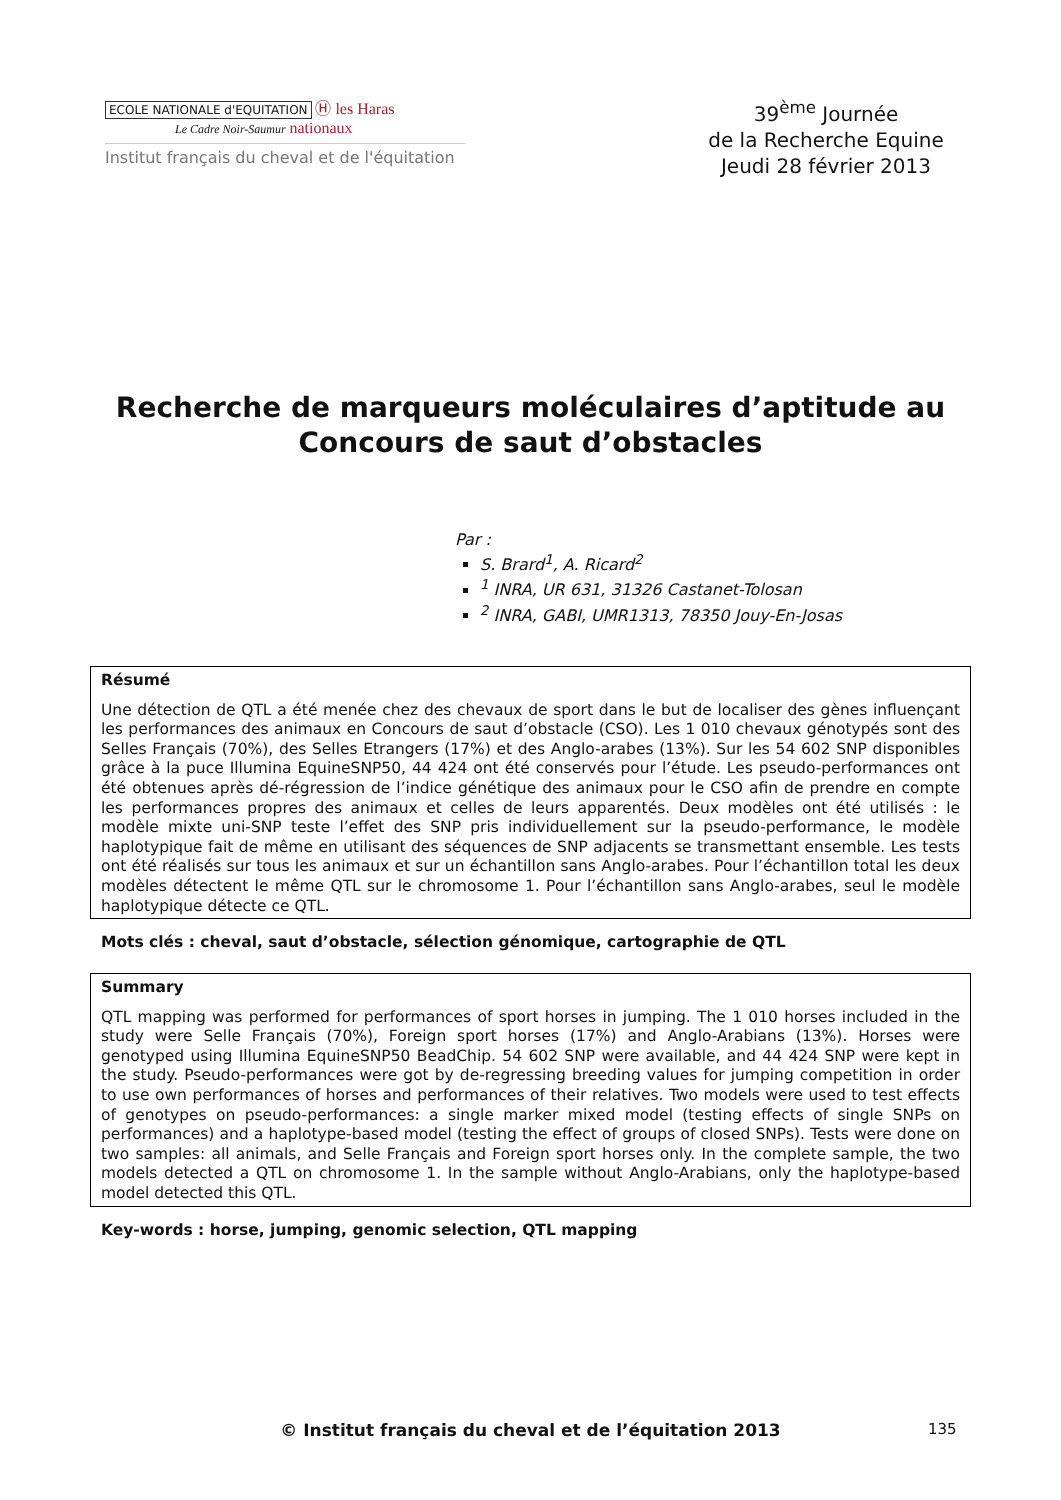ECOLE NATIONALE d'EQUITATION Ⓗ les Haras
Le Cadre Noir-Saumur nationaux
Institut français du cheval et de l'équitation
39<sup>ème</sup> Journée
de la Recherche Equine
Jeudi 28 février 2013
Recherche de marqueurs moléculaires d’aptitude au Concours de saut d’obstacles
Par :
S. Brard<sup>1</sup>, A. Ricard<sup>2</sup>
<sup>1</sup> INRA, UR 631, 31326 Castanet-Tolosan
<sup>2</sup> INRA, GABI, UMR1313, 78350 Jouy-En-Josas
Résumé
Une détection de QTL a été menée chez des chevaux de sport dans le but de localiser des gènes influençant les performances des animaux en Concours de saut d’obstacle (CSO). Les 1 010 chevaux génotypés sont des Selles Français (70%), des Selles Etrangers (17%) et des Anglo-arabes (13%). Sur les 54 602 SNP disponibles grâce à la puce Illumina EquineSNP50, 44 424 ont été conservés pour l’étude. Les pseudo-performances ont été obtenues après dé-régression de l’indice génétique des animaux pour le CSO afin de prendre en compte les performances propres des animaux et celles de leurs apparentés. Deux modèles ont été utilisés : le modèle mixte uni-SNP teste l’effet des SNP pris individuellement sur la pseudo-performance, le modèle haplotypique fait de même en utilisant des séquences de SNP adjacents se transmettant ensemble. Les tests ont été réalisés sur tous les animaux et sur un échantillon sans Anglo-arabes. Pour l’échantillon total les deux modèles détectent le même QTL sur le chromosome 1. Pour l’échantillon sans Anglo-arabes, seul le modèle haplotypique détecte ce QTL.
Mots clés : cheval, saut d’obstacle, sélection génomique, cartographie de QTL
Summary
QTL mapping was performed for performances of sport horses in jumping. The 1 010 horses included in the study were Selle Français (70%), Foreign sport horses (17%) and Anglo-Arabians (13%). Horses were genotyped using Illumina EquineSNP50 BeadChip. 54 602 SNP were available, and 44 424 SNP were kept in the study. Pseudo-performances were got by de-regressing breeding values for jumping competition in order to use own performances of horses and performances of their relatives. Two models were used to test effects of genotypes on pseudo-performances: a single marker mixed model (testing effects of single SNPs on performances) and a haplotype-based model (testing the effect of groups of closed SNPs). Tests were done on two samples: all animals, and Selle Français and Foreign sport horses only. In the complete sample, the two models detected a QTL on chromosome 1. In the sample without Anglo-Arabians, only the haplotype-based model detected this QTL.
Key-words : horse, jumping, genomic selection, QTL mapping
© Institut français du cheval et de l’équitation 2013 135